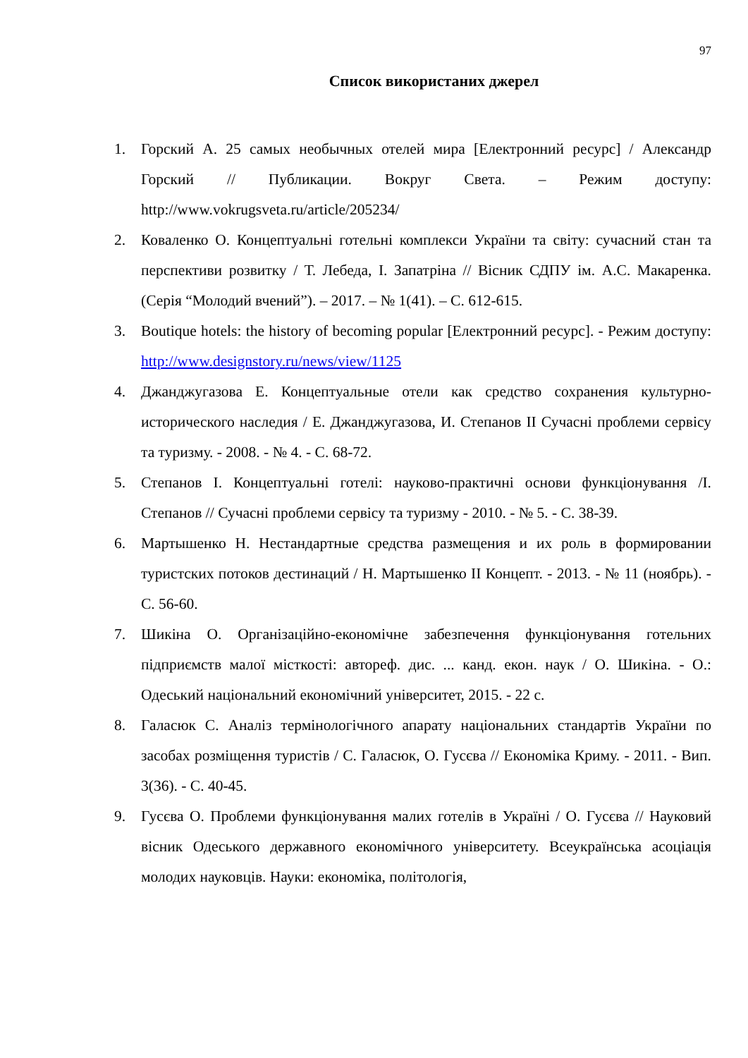97
Список використаних джерел
1. Горский А. 25 самых необычных отелей мира [Електронний ресурс] / Александр Горский // Публикации. Вокруг Света. – Режим доступу: http://www.vokrugsveta.ru/article/205234/
2. Коваленко О. Концептуальні готельні комплекси України та світу: сучасний стан та перспективи розвитку / Т. Лебеда, І. Запатріна // Вісник СДПУ ім. А.С. Макаренка. (Серія “Молодий вчений”). – 2017. – № 1(41). – С. 612-615.
3. Boutique hotels: the history of becoming popular [Електронний ресурс]. - Режим доступу: http://www.designstory.ru/news/view/1125
4. Джанджугазова Е. Концептуальные отели как средство сохранения культурно-исторического наследия / Е. Джанджугазова, И. Степанов II Сучасні проблеми сервісу та туризму. - 2008. - № 4. - С. 68-72.
5. Степанов І. Концептуальні готелі: науково-практичні основи функціонування /І. Степанов // Сучасні проблеми сервісу та туризму - 2010. - № 5. - С. 38-39.
6. Мартышенко Н. Нестандартные средства размещения и их роль в формировании туристских потоков дестинаций / Н. Мартышенко II Концепт. - 2013. - № 11 (ноябрь). - С. 56-60.
7. Шикіна О. Організаційно-економічне забезпечення функціонування готельних підприємств малої місткості: автореф. дис. ... канд. екон. наук / О. Шикіна. - О.: Одеський національний економічний університет, 2015. - 22 с.
8. Галасюк С. Аналіз термінологічного апарату національних стандартів України по засобах розміщення туристів / С. Галасюк, О. Гусєва // Економіка Криму. - 2011. - Вип. 3(36). - С. 40-45.
9. Гусєва О. Проблеми функціонування малих готелів в Україні / О. Гусєва // Науковий вісник Одеського державного економічного університету. Всеукраїнська асоціація молодих науковців. Науки: економіка, політологія,